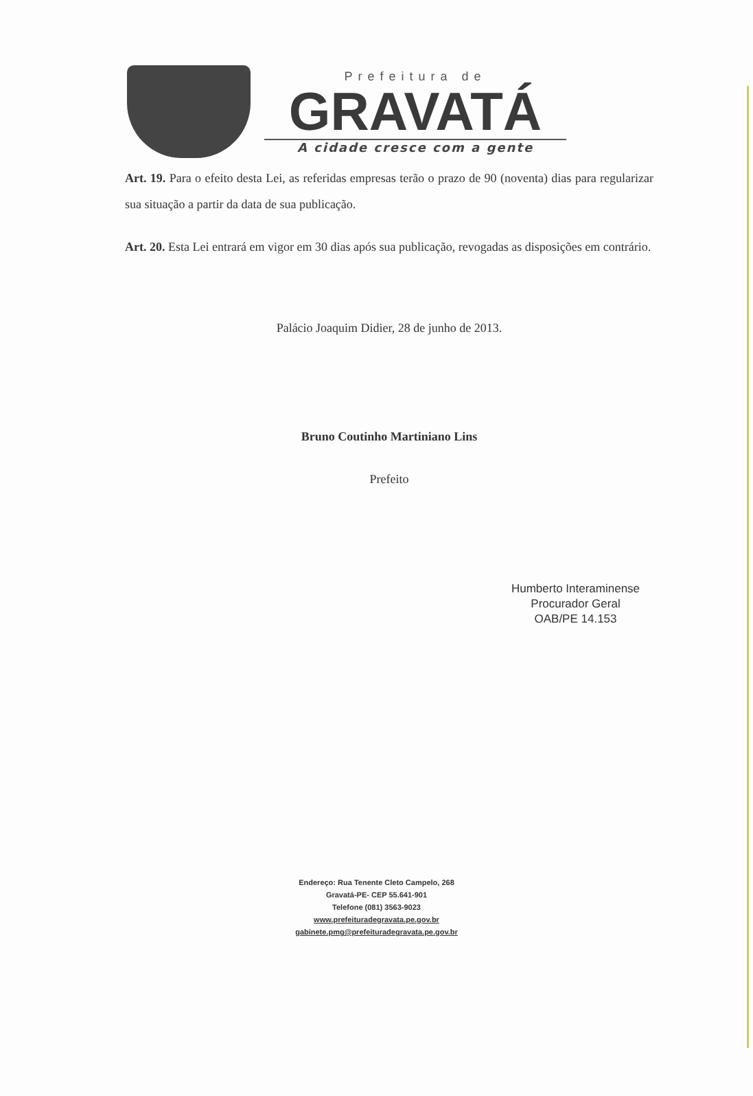Prefeitura de
GRAVATÁ
A cidade cresce com a gente
Art. 19. Para o efeito desta Lei, as referidas empresas terão o prazo de 90 (noventa) dias para regularizar sua situação a partir da data de sua publicação.
Art. 20. Esta Lei entrará em vigor em 30 dias após sua publicação, revogadas as disposições em contrário.
Palácio Joaquim Didier, 28 de junho de 2013.
Bruno Coutinho Martiniano Lins
Prefeito
Humberto Interaminense
Procurador Geral
OAB/PE 14.153
Endereço: Rua Tenente Cleto Campelo, 268
Gravatá-PE- CEP 55.641-901
Telefone (081) 3563-9023
www.prefeituradegravata.pe.gov.br
gabinete.pmg@prefeituradegravata.pe.gov.br